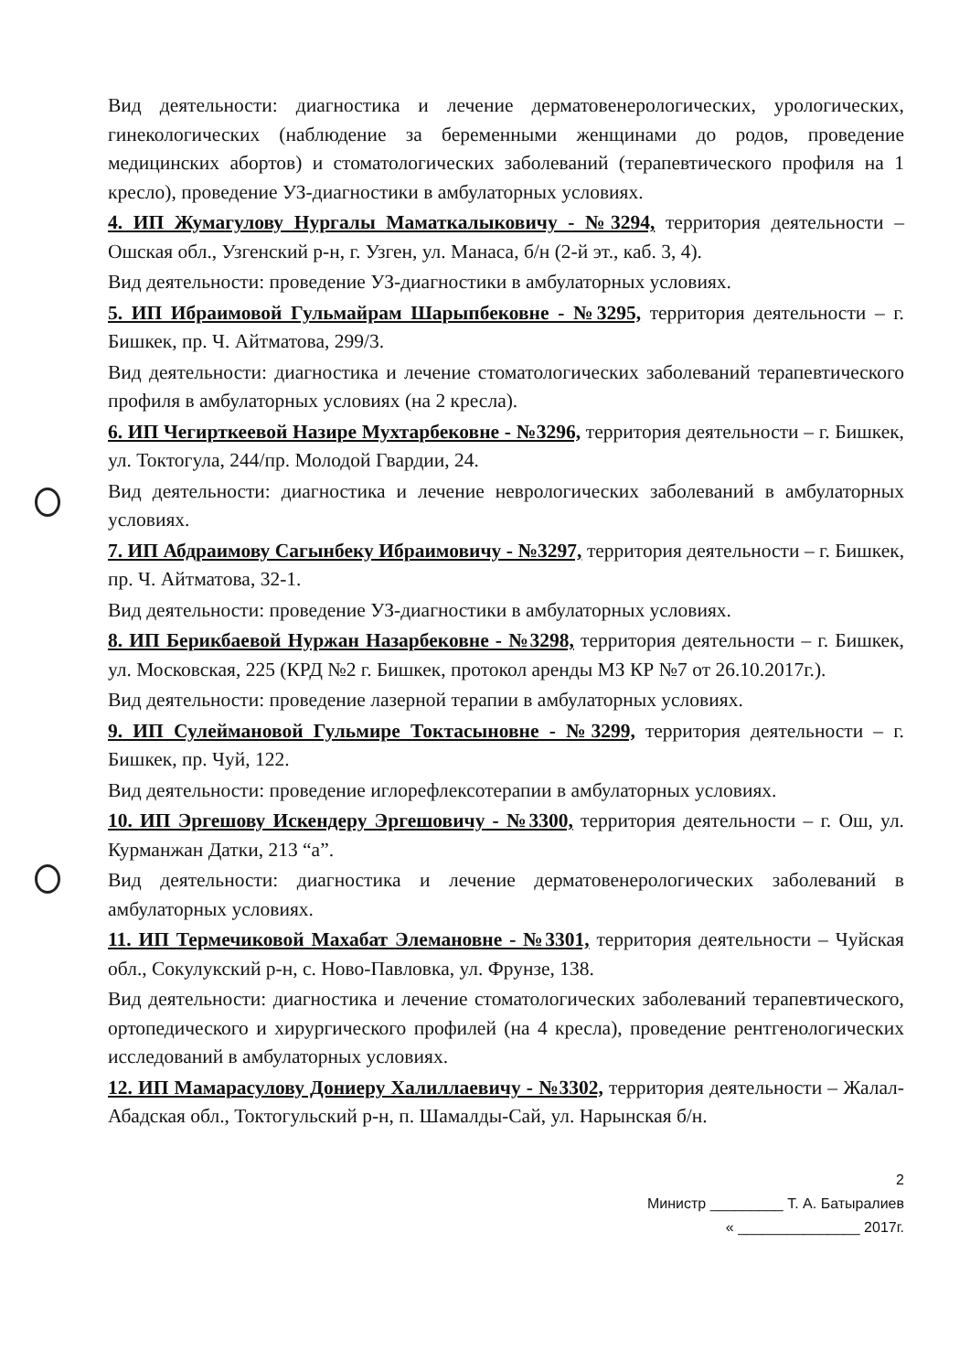Вид деятельности: диагностика и лечение дерматовенерологических, урологических, гинекологических (наблюдение за беременными женщинами до родов, проведение медицинских абортов) и стоматологических заболеваний (терапевтического профиля на 1 кресло), проведение УЗ-диагностики в амбулаторных условиях.
4. ИП Жумагулову Нургалы Маматкалыковичу - №3294, территория деятельности – Ошская обл., Узгенский р-н, г. Узген, ул. Манаса, б/н (2-й эт., каб. 3, 4).
Вид деятельности: проведение УЗ-диагностики в амбулаторных условиях.
5. ИП Ибраимовой Гульмайрам Шарыпбековне - №3295, территория деятельности – г. Бишкек, пр. Ч. Айтматова, 299/3.
Вид деятельности: диагностика и лечение стоматологических заболеваний терапевтического профиля в амбулаторных условиях (на 2 кресла).
6. ИП Чегирткеевой Назире Мухтарбековне - №3296, территория деятельности – г. Бишкек, ул. Токтогула, 244/пр. Молодой Гвардии, 24.
Вид деятельности: диагностика и лечение неврологических заболеваний в амбулаторных условиях.
7. ИП Абдраимову Сагынбеку Ибраимовичу - №3297, территория деятельности – г. Бишкек, пр. Ч. Айтматова, 32-1.
Вид деятельности: проведение УЗ-диагностики в амбулаторных условиях.
8. ИП Берикбаевой Нуржан Назарбековне - №3298, территория деятельности – г. Бишкек, ул. Московская, 225 (КРД №2 г. Бишкек, протокол аренды МЗ КР №7 от 26.10.2017г.).
Вид деятельности: проведение лазерной терапии в амбулаторных условиях.
9. ИП Сулеймановой Гульмире Токтасыновне - №3299, территория деятельности – г. Бишкек, пр. Чуй, 122.
Вид деятельности: проведение иглорефлексотерапии в амбулаторных условиях.
10. ИП Эргешову Искендеру Эргешовичу - №3300, территория деятельности – г. Ош, ул. Курманжан Датки, 213 “а”.
Вид деятельности: диагностика и лечение дерматовенерологических заболеваний в амбулаторных условиях.
11. ИП Термечиковой Махабат Элемановне - №3301, территория деятельности – Чуйская обл., Сокулукский р-н, с. Ново-Павловка, ул. Фрунзе, 138.
Вид деятельности: диагностика и лечение стоматологических заболеваний терапевтического, ортопедического и хирургического профилей (на 4 кресла), проведение рентгенологических исследований в амбулаторных условиях.
12. ИП Мамарасулову Дониеру Халиллаевичу - №3302, территория деятельности – Жалал-Абадская обл., Токтогульский р-н, п. Шамалды-Сай, ул. Нарынская б/н.
2
Министр _________ Т. А. Батыралиев
« _______________ 2017г.